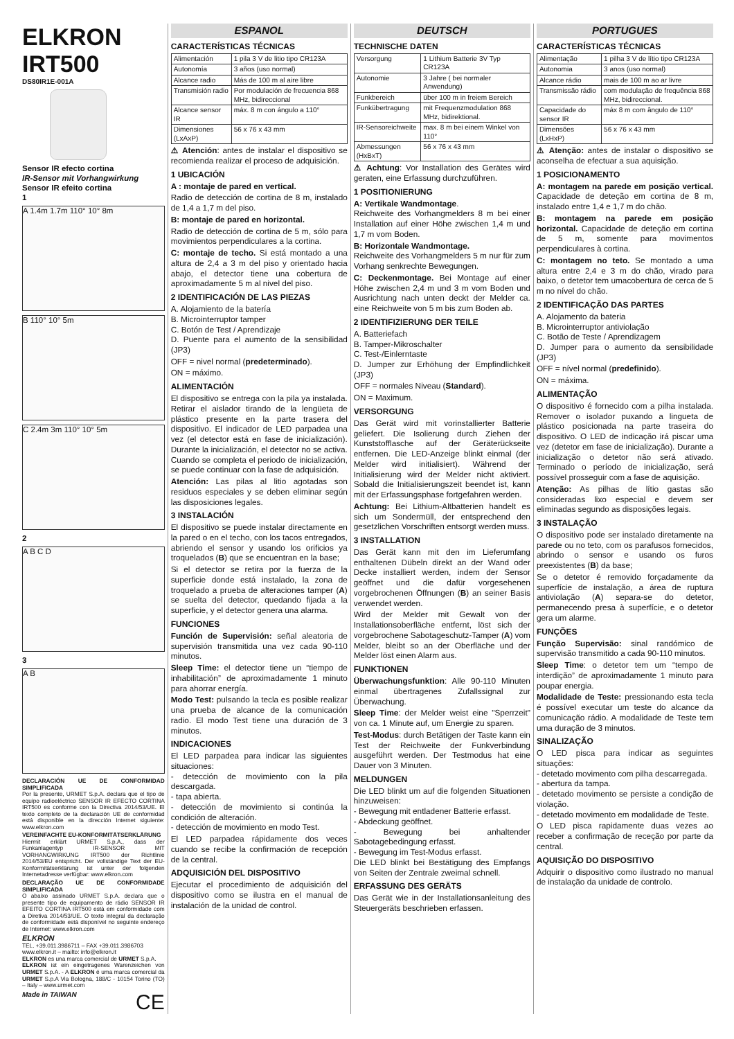ELKRON IRT500
DS80IR1E-001A
Sensor IR efecto cortina
IR-Sensor mit Vorhangwirkung
Sensor IR efeito cortina
1
A 1.4m 1.7m 110° 10° 8m
B 110° 10° 5m
C 2.4m 3m 110° 10° 5m
2
A B C D
3
A B
DECLARACIÓN UE DE CONFORMIDAD SIMPLIFICADA
Por la presente, URMET S.p.A. declara que el tipo de equipo radioeléctrico SENSOR IR EFECTO CORTINA IRT500 es conforme con la Directiva 2014/53/UE. El texto completo de la declaración UE de conformidad está disponible en la dirección Internet siguiente: www.elkron.com
VEREINFACHTE EU-KONFORMITÄTSERKLÄRUNG
Hiermit erklärt URMET S.p.A., dass der Funkanlagentyp IR-SENSOR MIT VORHANGWIRKUNG IRT500 der Richtlinie 2014/53/EU entspricht. Der vollständige Text der EU-Konformitätserklärung ist unter der folgenden Internetadresse verfügbar: www.elkron.com
DECLARAÇÃO UE DE CONFORMIDADE SIMPLIFICADA
O abaixo assinado URMET S.p.A. declara que o presente tipo de equipamento de rádio SENSOR IR EFEITO CORTINA IRT500 está em conformidade com a Diretiva 2014/53/UE. O texto integral da declaração de conformidade está disponível no seguinte endereço de Internet: www.elkron.com
ELKRON
TEL. +39.011.3986711 – FAX +39.011.3986703
www.elkron.it – mailto: info@elkron.it
ELKRON es una marca comercial de URMET S.p.A.
ELKRON ist ein eingetragenes Warenzeichen von URMET S.p.A. - A ELKRON é uma marca comercial da URMET S.p.A Via Bologna, 188/C - 10154 Torino (TO) – Italy – www.urmet.com
Made in TAIWAN CE
ESPANOL
CARACTERÍSTICAS TÉCNICAS
| Alimentación | 1 pila 3 V de litio tipo CR123A |
| Autonomía | 3 años (uso normal) |
| Alcance radio | Más de 100 m al aire libre |
| Transmisión radio | Por modulación de frecuencia 868 MHz, bidireccional |
| Alcance sensor IR | máx. 8 m con ángulo a 110° |
| Dimensiones (LxAxP) | 56 x 76 x 43 mm |
⚠ Atención: antes de instalar el dispositivo se recomienda realizar el proceso de adquisición.
1 UBICACIÓN
A : montaje de pared en vertical.
Radio de detección de cortina de 8 m, instalado de 1,4 a 1,7 m del piso.
B: montaje de pared en horizontal.
Radio de detección de cortina de 5 m, sólo para movimientos perpendiculares a la cortina.
C: montaje de techo. Si está montado a una altura de 2,4 a 3 m del piso y orientado hacia abajo, el detector tiene una cobertura de aproximadamente 5 m al nivel del piso.
2 IDENTIFICACIÓN DE LAS PIEZAS
A. Alojamiento de la batería
B. Microinterruptor tamper
C. Botón de Test / Aprendizaje
D. Puente para el aumento de la sensibilidad (JP3)
OFF = nivel normal (predeterminado).
ON = máximo.
ALIMENTACIÓN
El dispositivo se entrega con la pila ya instalada. Retirar el aislador tirando de la lengüeta de plástico presente en la parte trasera del dispositivo. El indicador de LED parpadea una vez (el detector está en fase de inicialización). Durante la inicialización, el detector no se activa. Cuando se completa el periodo de inicialización, se puede continuar con la fase de adquisición.
Atención: Las pilas al litio agotadas son residuos especiales y se deben eliminar según las disposiciones legales.
3 INSTALACIÓN
El dispositivo se puede instalar directamente en la pared o en el techo, con los tacos entregados, abriendo el sensor y usando los orificios ya troquelados (B) que se encuentran en la base;
Si el detector se retira por la fuerza de la superficie donde está instalado, la zona de troquelado a prueba de alteraciones tamper (A) se suelta del detector, quedando fijada a la superficie, y el detector genera una alarma.
FUNCIONES
Función de Supervisión: señal aleatoria de supervisión transmitida una vez cada 90-110 minutos.
Sleep Time: el detector tiene un “tiempo de inhabilitación” de aproximadamente 1 minuto para ahorrar energía.
Modo Test: pulsando la tecla es posible realizar una prueba de alcance de la comunicación radio. El modo Test tiene una duración de 3 minutos.
INDICACIONES
El LED parpadea para indicar las siguientes situaciones:
- detección de movimiento con la pila descargada.
- tapa abierta.
- detección de movimiento si continúa la condición de alteración.
- detección de movimiento en modo Test.
El LED parpadea rápidamente dos veces cuando se recibe la confirmación de recepción de la central.
ADQUISICIÓN DEL DISPOSITIVO
Ejecutar el procedimiento de adquisición del dispositivo como se ilustra en el manual de instalación de la unidad de control.
DEUTSCH
TECHNISCHE DATEN
| Versorgung | 1 Lithium Batterie 3V Typ CR123A |
| Autonomie | 3 Jahre ( bei normaler Anwendung) |
| Funkbereich | über 100 m in freiem Bereich |
| Funkübertragung | mit Frequenzmodulation 868 MHz, bidirektional. |
| IR-Sensoreichweite | max. 8 m bei einem Winkel von 110° |
| Abmessungen (HxBxT) | 56 x 76 x 43 mm |
⚠ Achtung: Vor Installation des Gerätes wird geraten, eine Erfassung durchzuführen.
1 POSITIONIERUNG
A: Vertikale Wandmontage.
Reichweite des Vorhangmelders 8 m bei einer Installation auf einer Höhe zwischen 1,4 m und 1,7 m vom Boden.
B: Horizontale Wandmontage.
Reichweite des Vorhangmelders 5 m nur für zum Vorhang senkrechte Bewegungen.
C: Deckenmontage. Bei Montage auf einer Höhe zwischen 2,4 m und 3 m vom Boden und Ausrichtung nach unten deckt der Melder ca. eine Reichweite von 5 m bis zum Boden ab.
2 IDENTIFIZIERUNG DER TEILE
A. Batteriefach
B. Tamper-Mikroschalter
C. Test-/Einlerntaste
D. Jumper zur Erhöhung der Empfindlichkeit (JP3)
OFF = normales Niveau (Standard).
ON = Maximum.
VERSORGUNG
Das Gerät wird mit vorinstallierter Batterie geliefert. Die Isolierung durch Ziehen der Kunststofflasche auf der Geräterückseite entfernen. Die LED-Anzeige blinkt einmal (der Melder wird initialisiert). Während der Initialisierung wird der Melder nicht aktiviert. Sobald die Initialisierungszeit beendet ist, kann mit der Erfassungsphase fortgefahren werden.
Achtung: Bei Lithium-Altbatterien handelt es sich um Sondermüll, der entsprechend den gesetzlichen Vorschriften entsorgt werden muss.
3 INSTALLATION
Das Gerät kann mit den im Lieferumfang enthaltenen Dübeln direkt an der Wand oder Decke installiert werden, indem der Sensor geöffnet und die dafür vorgesehenen vorgebrochenen Öffnungen (B) an seiner Basis verwendet werden.
Wird der Melder mit Gewalt von der Installationsoberfläche entfernt, löst sich der vorgebrochene Sabotageschutz-Tamper (A) vom Melder, bleibt so an der Oberfläche und der Melder löst einen Alarm aus.
FUNKTIONEN
Überwachungsfunktion: Alle 90-110 Minuten einmal übertragenes Zufallssignal zur Überwachung.
Sleep Time: der Melder weist eine "Sperrzeit" von ca. 1 Minute auf, um Energie zu sparen.
Test-Modus: durch Betätigen der Taste kann ein Test der Reichweite der Funkverbindung ausgeführt werden. Der Testmodus hat eine Dauer von 3 Minuten.
MELDUNGEN
Die LED blinkt um auf die folgenden Situationen hinzuweisen:
- Bewegung mit entladener Batterie erfasst.
- Abdeckung geöffnet.
- Bewegung bei anhaltender Sabotagebedingung erfasst.
- Bewegung im Test-Modus erfasst.
Die LED blinkt bei Bestätigung des Empfangs von Seiten der Zentrale zweimal schnell.
ERFASSUNG DES GERÄTS
Das Gerät wie in der Installationsanleitung des Steuergeräts beschrieben erfassen.
PORTUGUES
CARACTERÍSTICAS TÉCNICAS
| Alimentação | 1 pilha 3 V de lítio tipo CR123A |
| Autonomia | 3 anos (uso normal) |
| Alcance rádio | mais de 100 m ao ar livre |
| Transmissão rádio | com modulação de frequência 868 MHz, bidireccional. |
| Capacidade do sensor IR | máx 8 m com ângulo de 110° |
| Dimensões (LxHxP) | 56 x 76 x 43 mm |
⚠ Atenção: antes de instalar o dispositivo se aconselha de efectuar a sua aquisição.
1 POSICIONAMENTO
A: montagem na parede em posição vertical. Capacidade de deteção em cortina de 8 m, instalado entre 1,4 e 1,7 m do chão.
B: montagem na parede em posição horizontal. Capacidade de deteção em cortina de 5 m, somente para movimentos perpendiculares à cortina.
C: montagem no teto. Se montado a uma altura entre 2,4 e 3 m do chão, virado para baixo, o detetor tem umacobertura de cerca de 5 m no nível do chão.
2 IDENTIFICAÇÃO DAS PARTES
A. Alojamento da bateria
B. Microinterruptor antiviolação
C. Botão de Teste / Aprendizagem
D. Jumper para o aumento da sensibilidade (JP3)
OFF = nível normal (predefinido).
ON = máxima.
ALIMENTAÇÃO
O dispositivo é fornecido com a pilha instalada. Remover o isolador puxando a lingueta de plástico posicionada na parte traseira do dispositivo. O LED de indicação irá piscar uma vez (detetor em fase de inicialização). Durante a inicialização o detetor não será ativado. Terminado o período de inicialização, será possível prosseguir com a fase de aquisição.
Atenção: As pilhas de lítio gastas são consideradas lixo especial e devem ser eliminadas segundo as disposições legais.
3 INSTALAÇÃO
O dispositivo pode ser instalado diretamente na parede ou no teto, com os parafusos fornecidos, abrindo o sensor e usando os furos preexistentes (B) da base;
Se o detetor é removido forçadamente da superfície de instalação, a área de ruptura antiviolação (A) separa-se do detetor, permanecendo presa à superfície, e o detetor gera um alarme.
FUNÇÕES
Função Supervisão: sinal randómico de supervisão transmitido a cada 90-110 minutos.
Sleep Time: o detetor tem um “tempo de interdição” de aproximadamente 1 minuto para poupar energia.
Modalidade de Teste: pressionando esta tecla é possível executar um teste do alcance da comunicação rádio. A modalidade de Teste tem uma duração de 3 minutos.
SINALIZAÇÃO
O LED pisca para indicar as seguintes situações:
- detetado movimento com pilha descarregada.
- abertura da tampa.
- detetado movimento se persiste a condição de violação.
- detetado movimento em modalidade de Teste.
O LED pisca rapidamente duas vezes ao receber a confirmação de receção por parte da central.
AQUISIÇÃO DO DISPOSITIVO
Adquirir o dispositivo como ilustrado no manual de instalação da unidade de controlo.